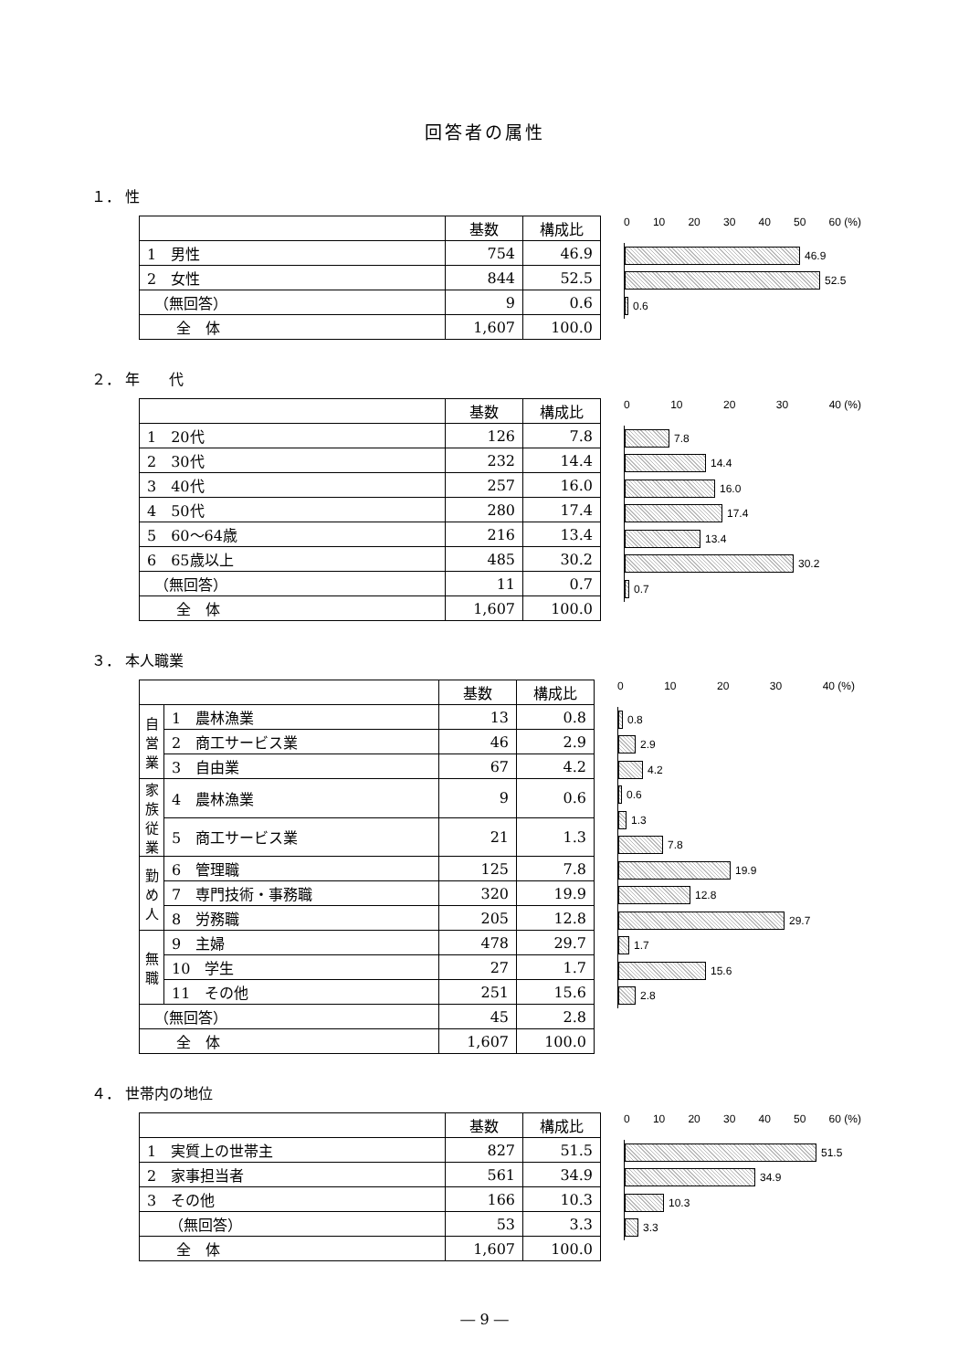回答者の属性
１． 性
| | 基数 | 構成比 |
| --- | --- | --- |
| 1 男性 | 754 | 46.9 |
| 2 女性 | 844 | 52.5 |
| （無回答） | 9 | 0.6 |
| 全 体 | 1,607 | 100.0 |
0 10 20 30 40 50 60 (%)
46.9
52.5
0.6
２． 年　　代
| | 基数 | 構成比 |
| --- | --- | --- |
| 1 20代 | 126 | 7.8 |
| 2 30代 | 232 | 14.4 |
| 3 40代 | 257 | 16.0 |
| 4 50代 | 280 | 17.4 |
| 5 60～64歳 | 216 | 13.4 |
| 6 65歳以上 | 485 | 30.2 |
| （無回答） | 11 | 0.7 |
| 全 体 | 1,607 | 100.0 |
0 10 20 30 40 (%)
7.8
14.4
16.0
17.4
13.4
30.2
0.7
３． 本人職業
| | | 基数 | 構成比 |
| --- | --- | --- | --- |
| 自 営 業 | 1 農林漁業 | 13 | 0.8 |
| | 2 商工サービス業 | 46 | 2.9 |
| | 3 自由業 | 67 | 4.2 |
| 家族 従業 | 4 農林漁業 | 9 | 0.6 |
| | 5 商工サービス業 | 21 | 1.3 |
| 勤 め 人 | 6 管理職 | 125 | 7.8 |
| | 7 専門技術・事務職 | 320 | 19.9 |
| | 8 労務職 | 205 | 12.8 |
| 無 職 | 9 主婦 | 478 | 29.7 |
| | 10 学生 | 27 | 1.7 |
| | 11 その他 | 251 | 15.6 |
| （無回答） | | 45 | 2.8 |
| 全 体 | | 1,607 | 100.0 |
0 10 20 30 40 (%)
0.8
2.9
4.2
0.6
1.3
7.8
19.9
12.8
29.7
1.7
15.6
2.8
４． 世帯内の地位
| | 基数 | 構成比 |
| --- | --- | --- |
| 1 実質上の世帯主 | 827 | 51.5 |
| 2 家事担当者 | 561 | 34.9 |
| 3 その他 | 166 | 10.3 |
| （無回答） | 53 | 3.3 |
| 全 体 | 1,607 | 100.0 |
0 10 20 30 40 50 60 (%)
51.5
34.9
10.3
3.3
― 9 ―